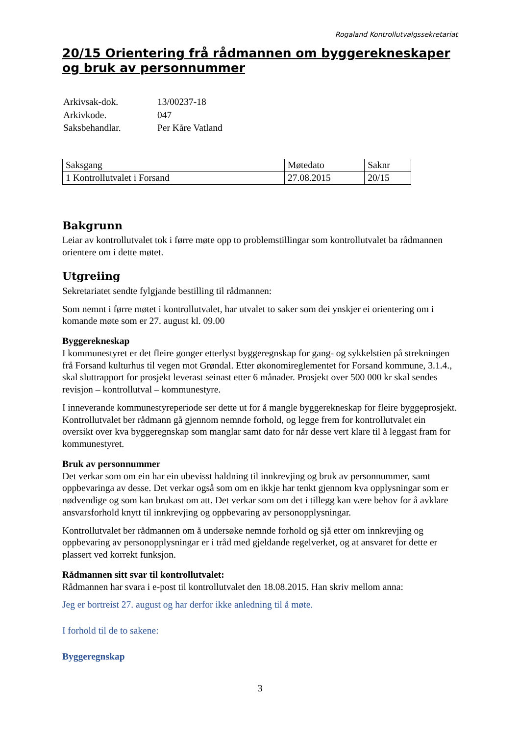Rogaland Kontrollutvalgssekretariat
20/15 Orientering frå rådmannen om byggerekneskaper og bruk av personnummer
| Arkivsak-dok. | 13/00237-18 |
| Arkivkode. | 047 |
| Saksbehandlar. | Per Kåre Vatland |
| Saksgang | Møtedato | Saknr |
| 1 Kontrollutvalet i Forsand | 27.08.2015 | 20/15 |
Bakgrunn
Leiar av kontrollutvalet tok i førre møte opp to problemstillingar som kontrollutvalet ba rådmannen orientere om i dette møtet.
Utgreiing
Sekretariatet sendte fylgjande bestilling til rådmannen:
Som nemnt i førre møtet i kontrollutvalet, har utvalet to saker som dei ynskjer ei orientering om i komande møte som er 27. august kl. 09.00
Byggerekneskap
I kommunestyret er det fleire gonger etterlyst byggeregnskap for gang- og sykkelstien på strekningen frå Forsand kulturhus til vegen mot Grøndal. Etter økonomireglementet for Forsand kommune, 3.1.4., skal sluttrapport for prosjekt leverast seinast etter 6 månader. Prosjekt over 500 000 kr skal sendes revisjon – kontrollutval – kommunestyre.
I inneverande kommunestyreperiode ser dette ut for å mangle byggerekneskap for fleire byggeprosjekt. Kontrollutvalet ber rådmann gå gjennom nemnde forhold, og legge frem for kontrollutvalet ein oversikt over kva byggeregnskap som manglar samt dato for når desse vert klare til å leggast fram for kommunestyret.
Bruk av personnummer
Det verkar som om ein har ein ubevisst haldning til innkrevjing og bruk av personnummer, samt oppbevaringa av desse. Det verkar også som om en ikkje har tenkt gjennom kva opplysningar som er nødvendige og som kan brukast om att. Det verkar som om det i tillegg kan være behov for å avklare ansvarsforhold knytt til innkrevjing og oppbevaring av personopplysningar.
Kontrollutvalet ber rådmannen om å undersøke nemnde forhold og sjå etter om innkrevjing og oppbevaring av personopplysningar er i tråd med gjeldande regelverket, og at ansvaret for dette er plassert ved korrekt funksjon.
Rådmannen sitt svar til kontrollutvalet:
Rådmannen har svara i e-post til kontrollutvalet den 18.08.2015. Han skriv mellom anna:
Jeg er bortreist 27. august og har derfor ikke anledning til å møte.
I forhold til de to sakene:
Byggeregnskap
3